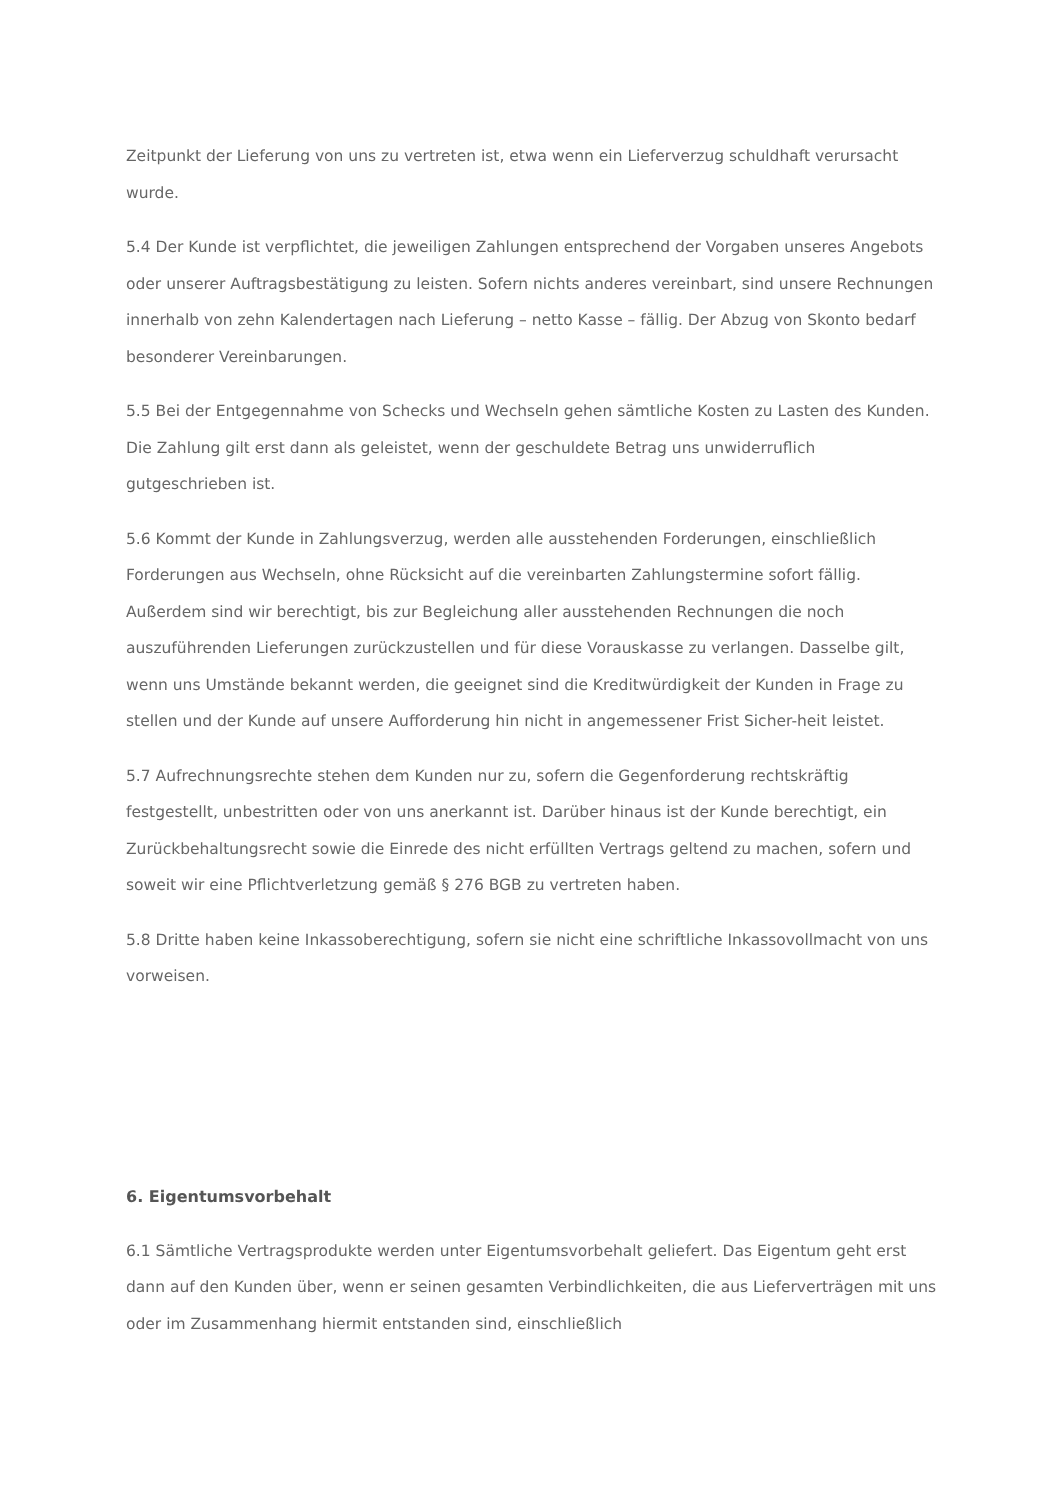Zeitpunkt der Lieferung von uns zu vertreten ist, etwa wenn ein Lieferverzug schuldhaft verursacht wurde.
5.4 Der Kunde ist verpflichtet, die jeweiligen Zahlungen entsprechend der Vorgaben unseres Angebots oder unserer Auftragsbestätigung zu leisten. Sofern nichts anderes vereinbart, sind unsere Rechnungen innerhalb von zehn Kalendertagen nach Lieferung – netto Kasse – fällig. Der Abzug von Skonto bedarf besonderer Vereinbarungen.
5.5 Bei der Entgegennahme von Schecks und Wechseln gehen sämtliche Kosten zu Lasten des Kunden. Die Zahlung gilt erst dann als geleistet, wenn der geschuldete Betrag uns unwiderruflich gutgeschrieben ist.
5.6 Kommt der Kunde in Zahlungsverzug, werden alle ausstehenden Forderungen, einschließlich Forderungen aus Wechseln, ohne Rücksicht auf die vereinbarten Zahlungstermine sofort fällig. Außerdem sind wir berechtigt, bis zur Begleichung aller ausstehenden Rechnungen die noch auszuführenden Lieferungen zurückzustellen und für diese Vorauskasse zu verlangen. Dasselbe gilt, wenn uns Umstände bekannt werden, die geeignet sind die Kreditwürdigkeit der Kunden in Frage zu stellen und der Kunde auf unsere Aufforderung hin nicht in angemessener Frist Sicher-heit leistet.
5.7 Aufrechnungsrechte stehen dem Kunden nur zu, sofern die Gegenforderung rechtskräftig festgestellt, unbestritten oder von uns anerkannt ist. Darüber hinaus ist der Kunde berechtigt, ein Zurückbehaltungsrecht sowie die Einrede des nicht erfüllten Vertrags geltend zu machen, sofern und soweit wir eine Pflichtverletzung gemäß § 276 BGB zu vertreten haben.
5.8 Dritte haben keine Inkassoberechtigung, sofern sie nicht eine schriftliche Inkassovollmacht von uns vorweisen.
6. Eigentumsvorbehalt
6.1 Sämtliche Vertragsprodukte werden unter Eigentumsvorbehalt geliefert. Das Eigentum geht erst dann auf den Kunden über, wenn er seinen gesamten Verbindlichkeiten, die aus Lieferverträgen mit uns oder im Zusammenhang hiermit entstanden sind, einschließlich